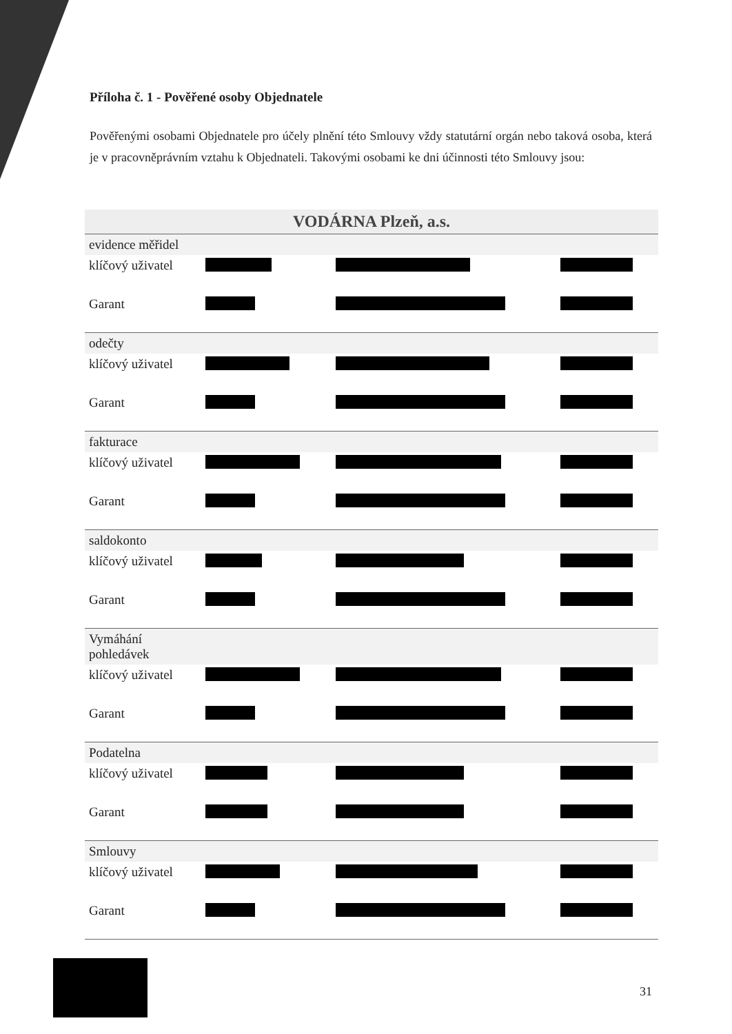Příloha č. 1 - Pověřené osoby Objednatele
Pověřenými osobami Objednatele pro účely plnění této Smlouvy vždy statutární orgán nebo taková osoba, která je v pracovněprávním vztahu k Objednateli. Takovými osobami ke dni účinnosti této Smlouvy jsou:
| VODÁRNA Plzeň, a.s. | | | |
| --- | --- | --- | --- |
| evidence měřidel | | | |
| klíčový uživatel | | | |
| Garant | | | |
| odečty | | | |
| klíčový uživatel | | | |
| Garant | | | |
| fakturace | | | |
| klíčový uživatel | | | |
| Garant | | | |
| saldokonto | | | |
| klíčový uživatel | | | |
| Garant | | | |
| Vymáhání pohledávek | | | |
| klíčový uživatel | | | |
| Garant | | | |
| Podatelna | | | |
| klíčový uživatel | | | |
| Garant | | | |
| Smlouvy | | | |
| klíčový uživatel | | | |
| Garant | | | |
31